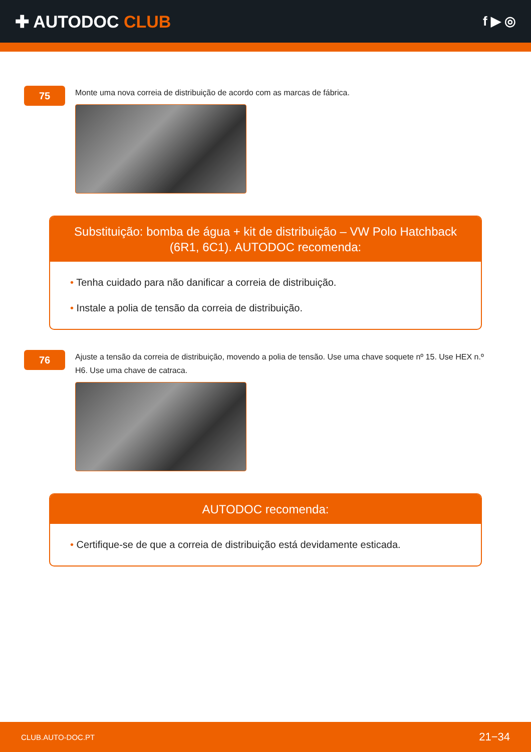✚ AUTODOC CLUB
f ▶ ◎
75
Monte uma nova correia de distribuição de acordo com as marcas de fábrica.
Substituição: bomba de água + kit de distribuição – VW Polo Hatchback (6R1, 6C1). AUTODOC recomenda:
• Tenha cuidado para não danificar a correia de distribuição.
• Instale a polia de tensão da correia de distribuição.
76
Ajuste a tensão da correia de distribuição, movendo a polia de tensão. Use uma chave soquete nº 15. Use HEX n.º H6. Use uma chave de catraca.
AUTODOC recomenda:
• Certifique-se de que a correia de distribuição está devidamente esticada.
CLUB.AUTO-DOC.PT 21−34